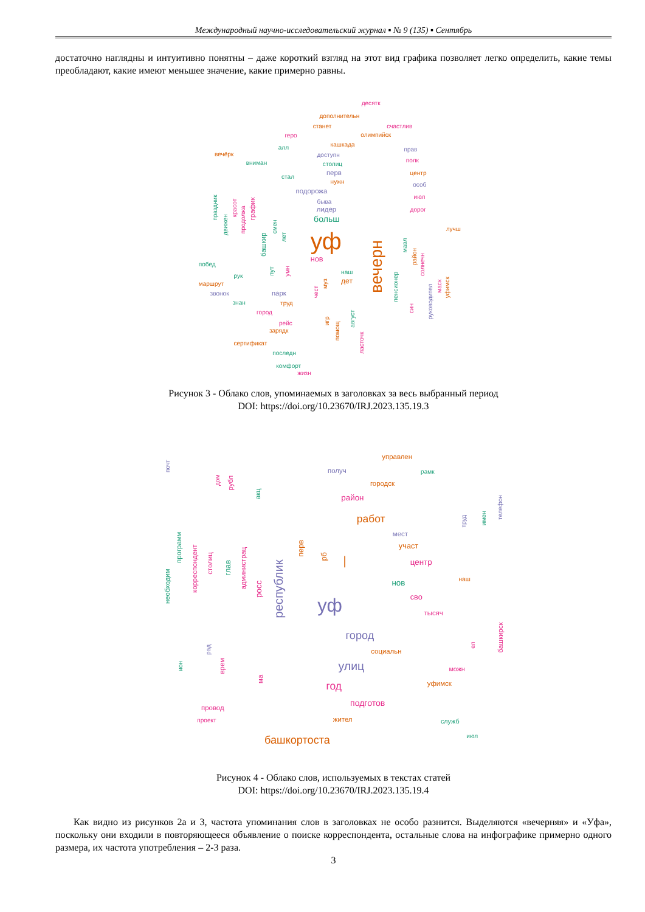Международный научно-исследовательский журнал ▪ № 9 (135) ▪ Сентябрь
достаточно наглядны и интуитивно понятны – даже короткий взгляд на этот вид графика позволяет легко определить, какие темы преобладают, какие имеют меньшее значение, какие примерно равны.
десятк
дополнительн
станет
счастлив
геро
олимпийск
алл
кашкада
прав
вечёрк
доступн
полк
вниман
столиц
перв
центр
стал
нужн
особ
подорожа
июл
быва
лидер
дорог
больш
лучш
уф
нов
побед
рук
наш
дет
маршрут
звонок
парк
знан
труд
город
рейс
зарядк
сертификат
последн
комфорт
жизн
праздник
движен
красот
продолжа
график
башкир
смен
лет
пут
умн
чест
муз
игр
помощ
август
ласточк
вечерн
пенсионер
мавл
район
солнечн
син
руководител
маск
уфимск
Рисунок 3 - Облако слов, упоминаемых в заголовках за весь выбранный период
DOI: https://doi.org/10.23670/IRJ.2023.135.19.3
управлен
получ
рамк
городск
район
работ
мест
участ
|
центр
наш
нов
сво
уф
тысяч
город
социальн
улиц
можн
уфимск
год
подготов
провод
проект
жител
служб
июл
башкортоста
почт
дом
рубл
акц
труд
имен
телефон
необходим
программ
корреспондент
столиц
глав
администрац
росс
республик
перв
рб
башкирск
ел
рад
ион
врем
ма
Рисунок 4 - Облако слов, используемых в текстах статей
DOI: https://doi.org/10.23670/IRJ.2023.135.19.4
Как видно из рисунков 2а и 3, частота упоминания слов в заголовках не особо разнится. Выделяются «вечерняя» и «Уфа», поскольку они входили в повторяющееся объявление о поиске корреспондента, остальные слова на инфографике примерно одного размера, их частота употребления – 2-3 раза.
3